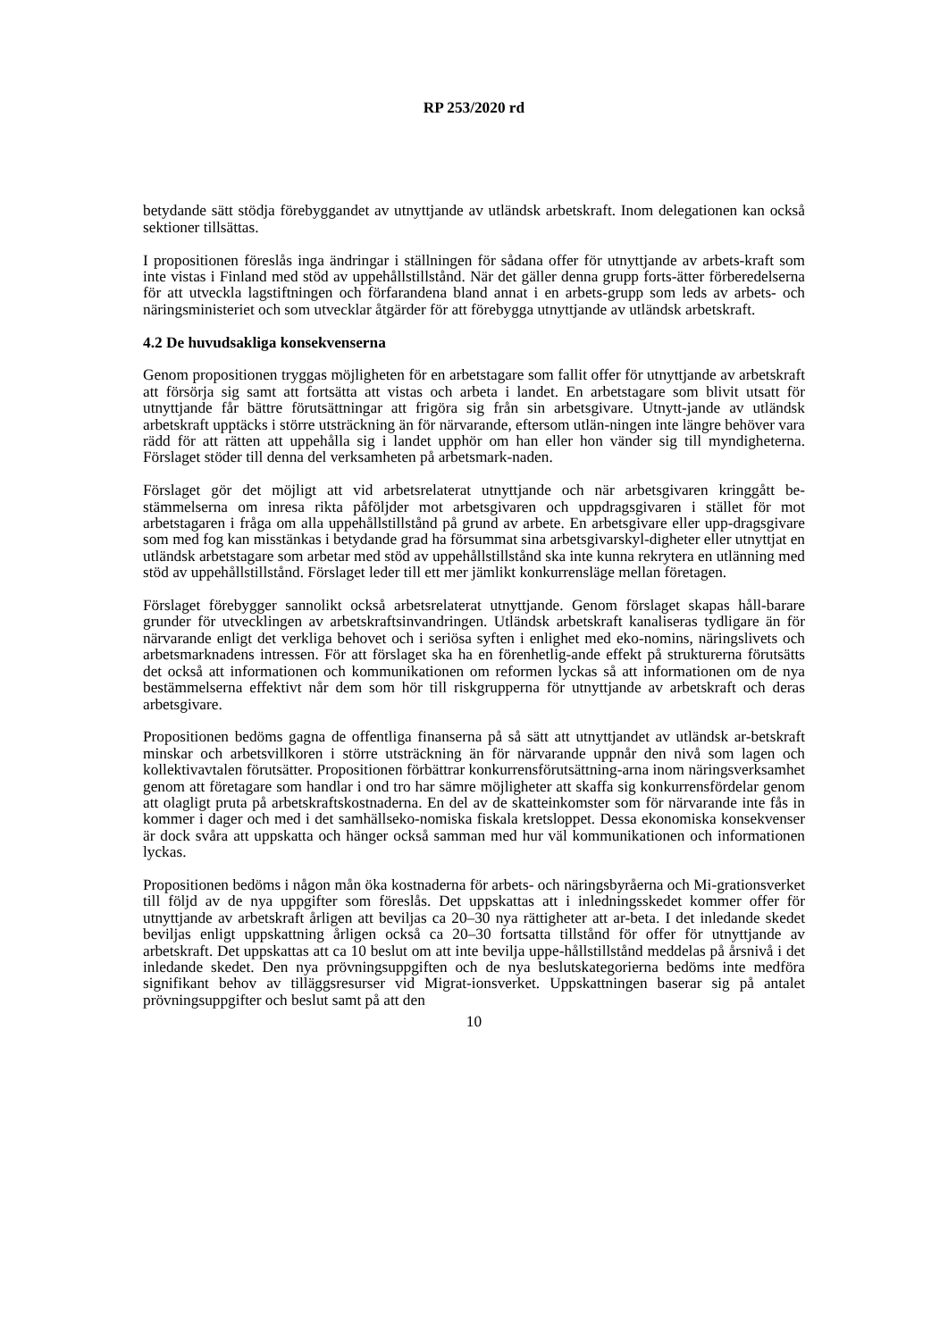RP 253/2020 rd
betydande sätt stödja förebyggandet av utnyttjande av utländsk arbetskraft. Inom delegationen kan också sektioner tillsättas.
I propositionen föreslås inga ändringar i ställningen för sådana offer för utnyttjande av arbets-kraft som inte vistas i Finland med stöd av uppehållstillstånd. När det gäller denna grupp forts-ätter förberedelserna för att utveckla lagstiftningen och förfarandena bland annat i en arbets-grupp som leds av arbets- och näringsministeriet och som utvecklar åtgärder för att förebygga utnyttjande av utländsk arbetskraft.
4.2 De huvudsakliga konsekvenserna
Genom propositionen tryggas möjligheten för en arbetstagare som fallit offer för utnyttjande av arbetskraft att försörja sig samt att fortsätta att vistas och arbeta i landet. En arbetstagare som blivit utsatt för utnyttjande får bättre förutsättningar att frigöra sig från sin arbetsgivare. Utnytt-jande av utländsk arbetskraft upptäcks i större utsträckning än för närvarande, eftersom utlän-ningen inte längre behöver vara rädd för att rätten att uppehålla sig i landet upphör om han eller hon vänder sig till myndigheterna. Förslaget stöder till denna del verksamheten på arbetsmark-naden.
Förslaget gör det möjligt att vid arbetsrelaterat utnyttjande och när arbetsgivaren kringgått be-stämmelserna om inresa rikta påföljder mot arbetsgivaren och uppdragsgivaren i stället för mot arbetstagaren i fråga om alla uppehållstillstånd på grund av arbete. En arbetsgivare eller upp-dragsgivare som med fog kan misstänkas i betydande grad ha försummat sina arbetsgivarskyl-digheter eller utnyttjat en utländsk arbetstagare som arbetar med stöd av uppehållstillstånd ska inte kunna rekrytera en utlänning med stöd av uppehållstillstånd. Förslaget leder till ett mer jämlikt konkurrensläge mellan företagen.
Förslaget förebygger sannolikt också arbetsrelaterat utnyttjande. Genom förslaget skapas håll-barare grunder för utvecklingen av arbetskraftsinvandringen. Utländsk arbetskraft kanaliseras tydligare än för närvarande enligt det verkliga behovet och i seriösa syften i enlighet med eko-nomins, näringslivets och arbetsmarknadens intressen. För att förslaget ska ha en förenhetlig-ande effekt på strukturerna förutsätts det också att informationen och kommunikationen om reformen lyckas så att informationen om de nya bestämmelserna effektivt når dem som hör till riskgrupperna för utnyttjande av arbetskraft och deras arbetsgivare.
Propositionen bedöms gagna de offentliga finanserna på så sätt att utnyttjandet av utländsk ar-betskraft minskar och arbetsvillkoren i större utsträckning än för närvarande uppnår den nivå som lagen och kollektivavtalen förutsätter. Propositionen förbättrar konkurrensförutsättning-arna inom näringsverksamhet genom att företagare som handlar i ond tro har sämre möjligheter att skaffa sig konkurrensfördelar genom att olagligt pruta på arbetskraftskostnaderna. En del av de skatteinkomster som för närvarande inte fås in kommer i dager och med i det samhällseko-nomiska fiskala kretsloppet. Dessa ekonomiska konsekvenser är dock svåra att uppskatta och hänger också samman med hur väl kommunikationen och informationen lyckas.
Propositionen bedöms i någon mån öka kostnaderna för arbets- och näringsbyråerna och Mi-grationsverket till följd av de nya uppgifter som föreslås. Det uppskattas att i inledningsskedet kommer offer för utnyttjande av arbetskraft årligen att beviljas ca 20–30 nya rättigheter att ar-beta. I det inledande skedet beviljas enligt uppskattning årligen också ca 20–30 fortsatta tillstånd för offer för utnyttjande av arbetskraft. Det uppskattas att ca 10 beslut om att inte bevilja uppe-hållstillstånd meddelas på årsnivå i det inledande skedet. Den nya prövningsuppgiften och de nya beslutskategorierna bedöms inte medföra signifikant behov av tilläggsresurser vid Migrat-ionsverket. Uppskattningen baserar sig på antalet prövningsuppgifter och beslut samt på att den
10